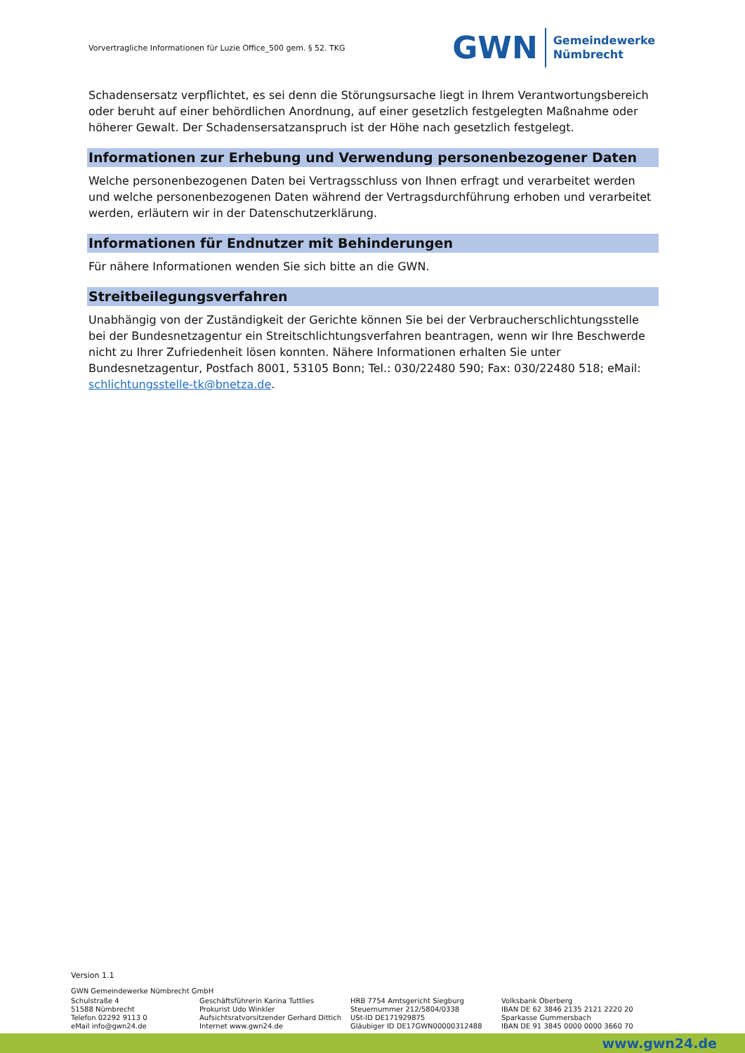Vorvertragliche Informationen für Luzie Office_500 gem. § 52. TKG
GWN
Gemeindewerke
Nümbrecht
Schadensersatz verpflichtet, es sei denn die Störungsursache liegt in Ihrem Verantwortungsbereich oder beruht auf einer behördlichen Anordnung, auf einer gesetzlich festgelegten Maßnahme oder höherer Gewalt. Der Schadensersatzanspruch ist der Höhe nach gesetzlich festgelegt.
Informationen zur Erhebung und Verwendung personenbezogener Daten
Welche personenbezogenen Daten bei Vertragsschluss von Ihnen erfragt und verarbeitet werden und welche personenbezogenen Daten während der Vertragsdurchführung erhoben und verarbeitet werden, erläutern wir in der Datenschutzerklärung.
Informationen für Endnutzer mit Behinderungen
Für nähere Informationen wenden Sie sich bitte an die GWN.
Streitbeilegungsverfahren
Unabhängig von der Zuständigkeit der Gerichte können Sie bei der Verbraucherschlichtungsstelle bei der Bundesnetzagentur ein Streitschlichtungsverfahren beantragen, wenn wir Ihre Beschwerde nicht zu Ihrer Zufriedenheit lösen konnten. Nähere Informationen erhalten Sie unter Bundesnetzagentur, Postfach 8001, 53105 Bonn; Tel.: 030/22480 590; Fax: 030/22480 518; eMail: schlichtungsstelle-tk@bnetza.de.
Version 1.1
GWN Gemeindewerke Nümbrecht GmbH
Schulstraße 4
51588 Nümbrecht
Telefon 02292 9113 0
eMail info@gwn24.de
Geschäftsführerin Karina Tuttlies
Prokurist Udo Winkler
Aufsichtsratvorsitzender Gerhard Dittich
Internet www.gwn24.de
HRB 7754 Amtsgericht Siegburg
Steuernummer 212/5804/0338
USt-ID DE171929875
Gläubiger ID DE17GWN00000312488
Volksbank Oberberg
IBAN DE 62 3846 2135 2121 2220 20
Sparkasse Gummersbach
IBAN DE 91 3845 0000 0000 3660 70
www.gwn24.de